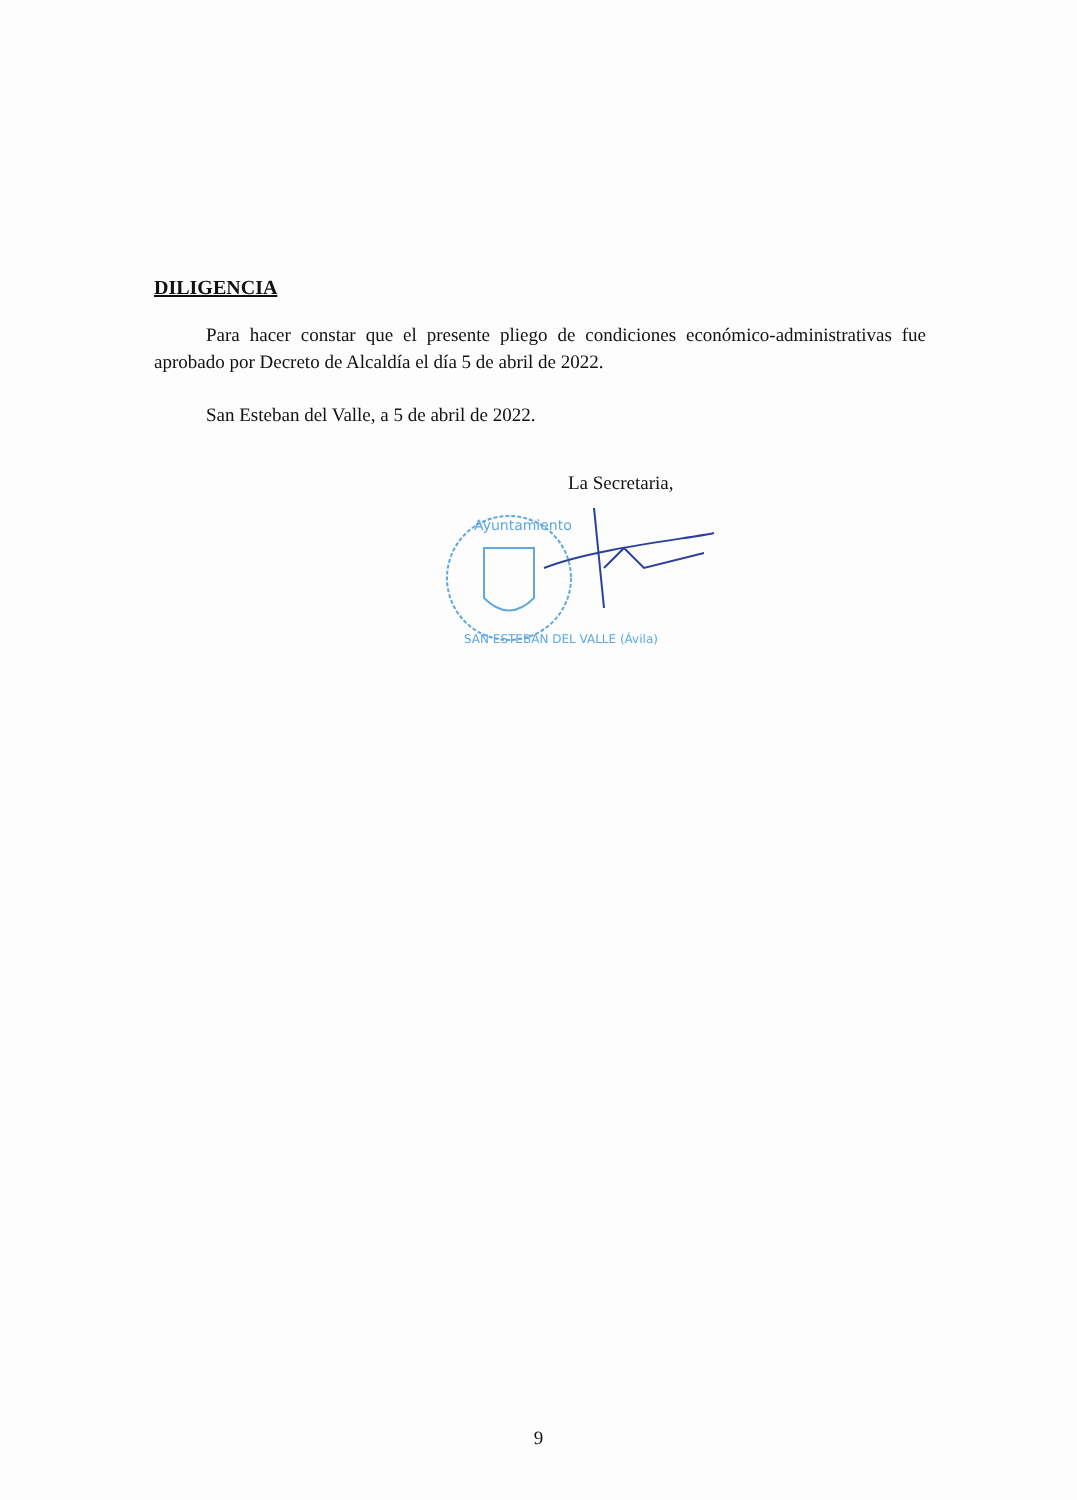DILIGENCIA
Para hacer constar que el presente pliego de condiciones económico-administrativas fue aprobado por Decreto de Alcaldía el día 5 de abril de 2022.
San Esteban del Valle, a 5 de abril de 2022.
La Secretaria,
Ayuntamiento
SAN ESTEBAN DEL VALLE (Ávila)
9